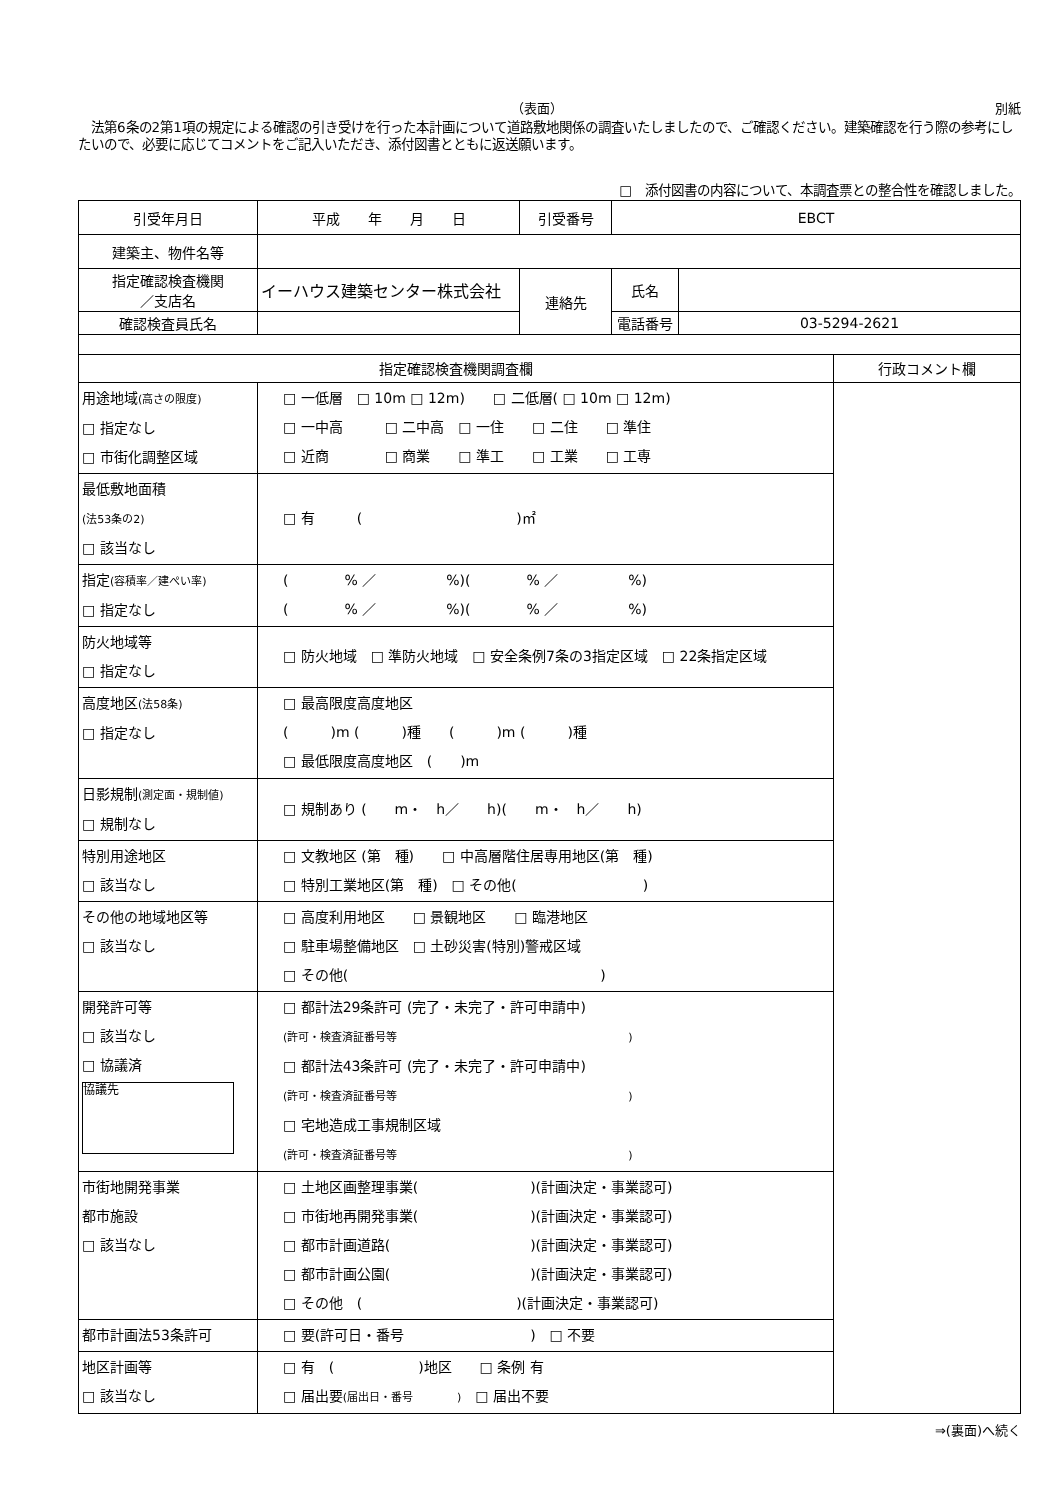（表面） 別紙
　法第6条の2第1項の規定による確認の引き受けを行った本計画について道路敷地関係の調査いたしましたので、ご確認ください。建築確認を行う際の参考にしたいので、必要に応じてコメントをご記入いただき、添付図書とともに返送願います。
□　添付図書の内容について、本調査票との整合性を確認しました。
| 引受年月日 | 平成 年 月 日 | 引受番号 | EBCT | |
| 建築主、物件名等 | | | | |
| 指定確認検査機関 ／支店名 | イーハウス建築センター株式会社 | 連絡先 | 氏名 | |
| 確認検査員氏名 | | | 電話番号 | 03-5294-2621 |
| 指定確認検査機関調査欄 | | 行政コメント欄 |
| 用途地域 (高さの限度) □ 指定なし □ 市街化調整区域 | □ 一低層 □ 10m □ 12m) □ 二低層( □ 10m □ 12m) □ 一中高 □ 二中高 □ 一住 □ 二住 □ 準住 □ 近商 □ 商業 □ 準工 □ 工業 □ 工専 | |
| 最低敷地面積 (法53条の2) □ 該当なし | □ 有 ( )㎡ | |
| 指定 (容積率／建ぺい率) □ 指定なし | ( % ／ %)( % ／ %) ( % ／ %)( % ／ %) | |
| 防火地域等 □ 指定なし | □ 防火地域 □ 準防火地域 □ 安全条例7条の3指定区域 □ 22条指定区域 | |
| 高度地区 (法58条) □ 指定なし | □ 最高限度高度地区 ( )m ( )種 ( )m ( )種 □ 最低限度高度地区 ( )m | |
| 日影規制 (測定面・規制値) □ 規制なし | □ 規制あり ( m・ h／ h)( m・ h／ h) | |
| 特別用途地区 □ 該当なし | □ 文教地区 (第 種) □ 中高層階住居専用地区(第 種) □ 特別工業地区(第 種) □ その他( ) | |
| その他の地域地区等 □ 該当なし | □ 高度利用地区 □ 景観地区 □ 臨港地区 □ 駐車場整備地区 □ 土砂災害(特別)警戒区域 □ その他( ) | |
| 開発許可等 □ 該当なし □ 協議済 協議先 | □ 都計法29条許可 (完了・未完了・許可申請中) (許可・検査済証番号等 ) □ 都計法43条許可 (完了・未完了・許可申請中) (許可・検査済証番号等 ) □ 宅地造成工事規制区域 (許可・検査済証番号等 ) | |
| 市街地開発事業 都市施設 □ 該当なし | □ 土地区画整理事業( )(計画決定・事業認可) □ 市街地再開発事業( )(計画決定・事業認可) □ 都市計画道路( )(計画決定・事業認可) □ 都市計画公園( )(計画決定・事業認可) □ その他 ( )(計画決定・事業認可) | |
| 都市計画法53条許可 | □ 要(許可日・番号 ) □ 不要 | |
| 地区計画等 □ 該当なし | □ 有 ( )地区 □ 条例 有 □ 届出要 (届出日・番号 ) □ 届出不要 | |
⇒(裏面)へ続く